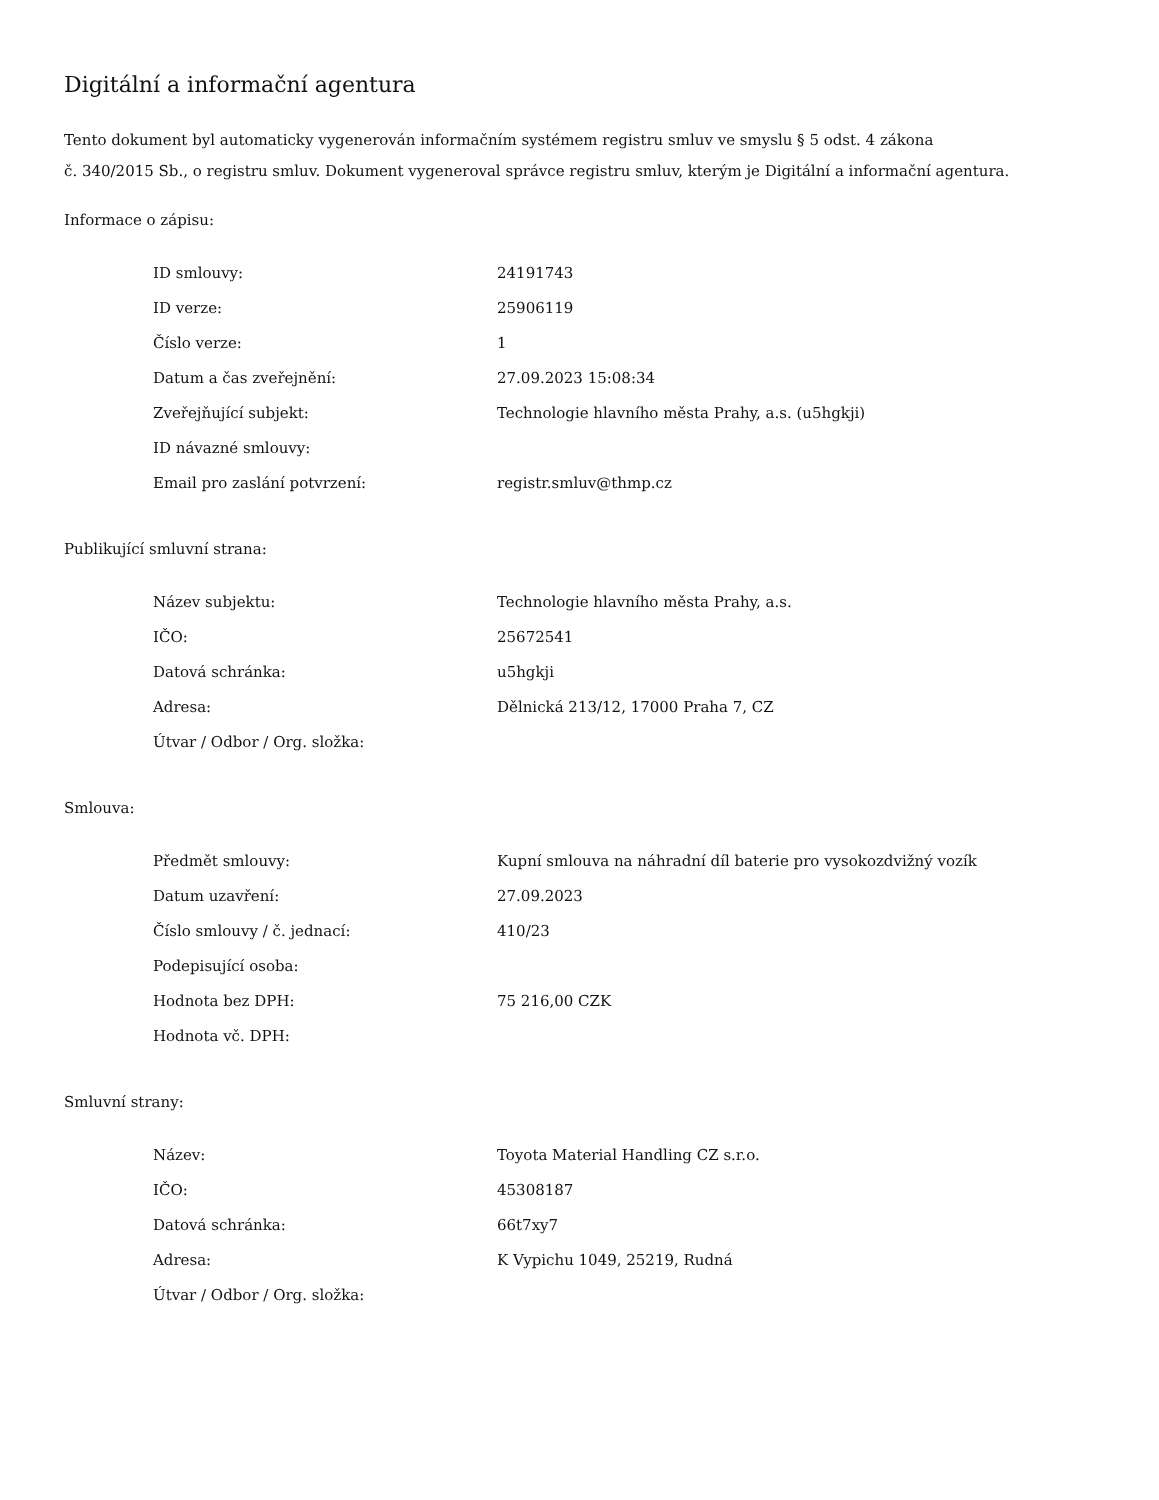Digitální a informační agentura
Tento dokument byl automaticky vygenerován informačním systémem registru smluv ve smyslu § 5 odst. 4 zákona
č. 340/2015 Sb., o registru smluv. Dokument vygeneroval správce registru smluv, kterým je Digitální a informační agentura.
Informace o zápisu:
| ID smlouvy: | 24191743 |
| ID verze: | 25906119 |
| Číslo verze: | 1 |
| Datum a čas zveřejnění: | 27.09.2023 15:08:34 |
| Zveřejňující subjekt: | Technologie hlavního města Prahy, a.s. (u5hgkji) |
| ID návazné smlouvy: | |
| Email pro zaslání potvrzení: | registr.smluv@thmp.cz |
Publikující smluvní strana:
| Název subjektu: | Technologie hlavního města Prahy, a.s. |
| IČO: | 25672541 |
| Datová schránka: | u5hgkji |
| Adresa: | Dělnická 213/12, 17000 Praha 7, CZ |
| Útvar / Odbor / Org. složka: | |
Smlouva:
| Předmět smlouvy: | Kupní smlouva na náhradní díl baterie pro vysokozdvižný vozík |
| Datum uzavření: | 27.09.2023 |
| Číslo smlouvy / č. jednací: | 410/23 |
| Podepisující osoba: | |
| Hodnota bez DPH: | 75 216,00 CZK |
| Hodnota vč. DPH: | |
Smluvní strany:
| Název: | Toyota Material Handling CZ s.r.o. |
| IČO: | 45308187 |
| Datová schránka: | 66t7xy7 |
| Adresa: | K Vypichu 1049, 25219, Rudná |
| Útvar / Odbor / Org. složka: | |